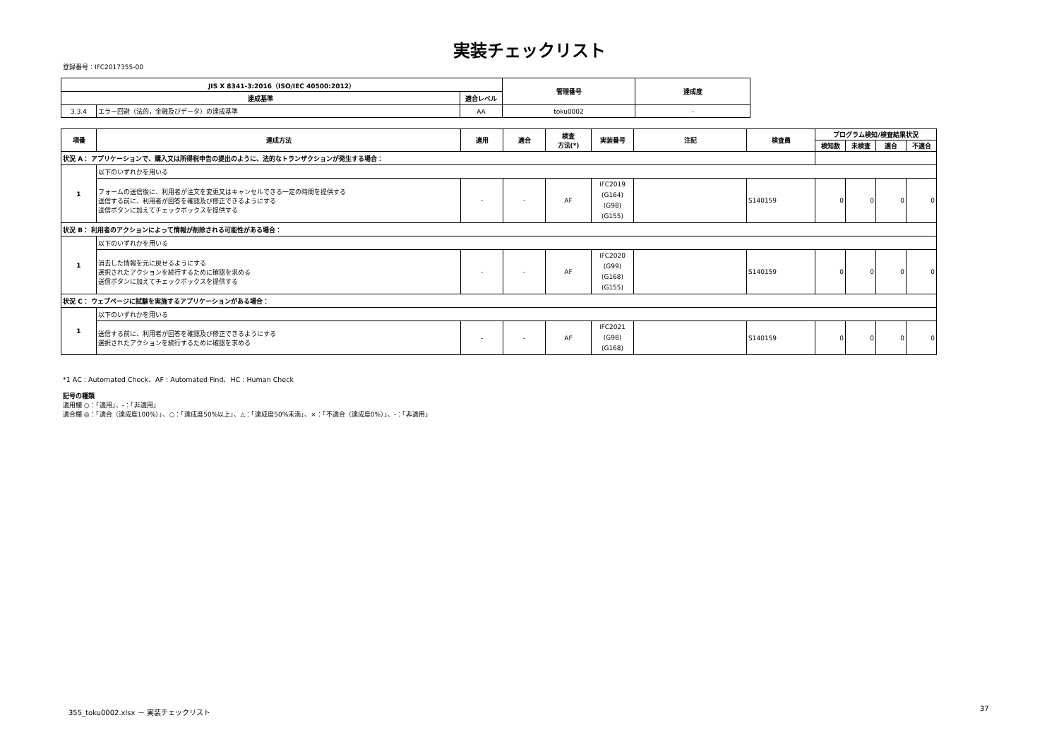実装チェックリスト
登録番号：IFC2017355-00
| JIS X 8341-3:2016（ISO/IEC 40500:2012） | | | 管理番号 | 達成度 |
| --- | --- | --- | --- | --- |
| 達成基準 | | 適合レベル | | |
| 3.3.4 | エラー回避（法的，金融及びデータ）の達成基準 | AA | toku0002 | - |
| 項番 | 達成方法 | 適用 | 適合 | 検査 方法(*) | 実装番号 | 注記 | 検査員 | プログラム検知/検査結果状況 | | | |
| --- | --- | --- | --- | --- | --- | --- | --- | --- | --- | --- | --- |
| | | | | | | | | 検知数 | 未検査 | 適合 | 不適合 |
| 状況 A： アプリケーションで、購入又は所得税申告の提出のように、法的なトランザクションが発生する場合： | | | | | | | | | | | |
| 1 | 以下のいずれかを用いる | | | | | | | | | | |
| | フォームの送信後に、利用者が注文を変更又はキャンセルできる一定の時間を提供する 送信する前に、利用者が回答を確認及び修正できるようにする 送信ボタンに加えてチェックボックスを提供する | - | - | AF | IFC2019 (G164) (G98) (G155) | | S140159 | 0 | 0 | 0 | 0 |
| 状況 B： 利用者のアクションによって情報が削除される可能性がある場合： | | | | | | | | | | | |
| 1 | 以下のいずれかを用いる | | | | | | | | | | |
| | 消去した情報を元に戻せるようにする 選択されたアクションを続行するために確認を求める 送信ボタンに加えてチェックボックスを提供する | - | - | AF | IFC2020 (G99) (G168) (G155) | | S140159 | 0 | 0 | 0 | 0 |
| 状況 C： ウェブページに試験を実施するアプリケーションがある場合： | | | | | | | | | | | |
| 1 | 以下のいずれかを用いる | | | | | | | | | | |
| | 送信する前に、利用者が回答を確認及び修正できるようにする 選択されたアクションを続行するために確認を求める | - | - | AF | IFC2021 (G98) (G168) | | S140159 | 0 | 0 | 0 | 0 |
*1 AC : Automated Check、AF : Automated Find、HC : Human Check
記号の種類
適用欄 ○：「適用」、-：「非適用」
適合欄 ◎：「適合（達成度100%）」、○：「達成度50%以上」、△：「達成度50%未満」、×：「不適合（達成度0%）」、-：「非適用」
355_toku0002.xlsx － 実装チェックリスト
37